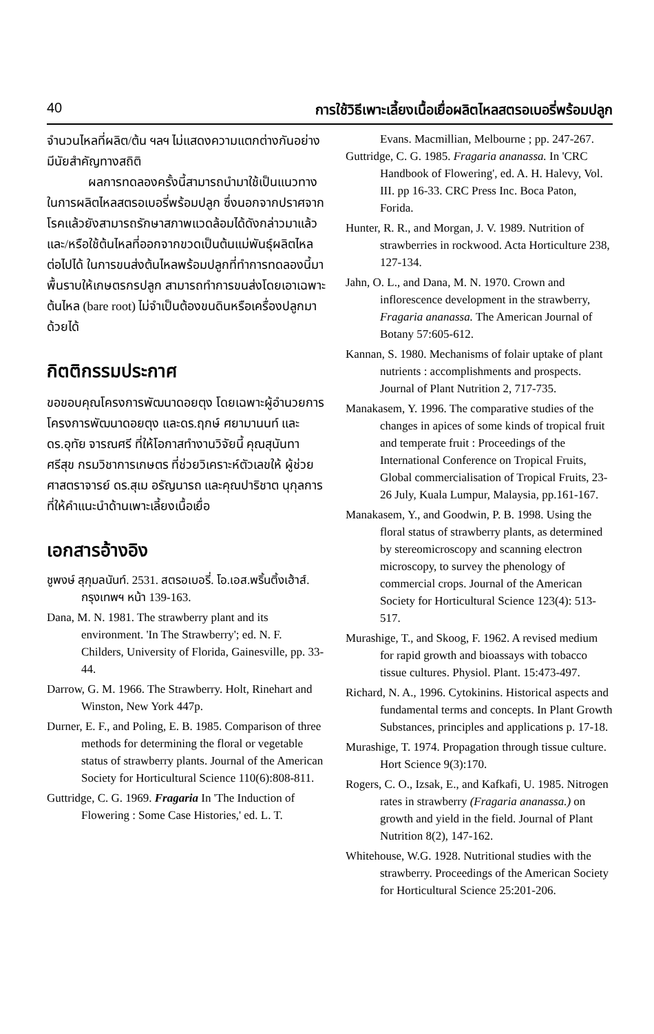40 การใช้วิธีเพาะเลี้ยงเนื้อเยื่อผลิตไหลสตรอเบอรี่พร้อมปลูก
จำนวนไหลที่ผลิต/ต้น ฯลฯ ไม่แสดงความแตกต่างกันอย่างมีนัยสำคัญทางสถิติ
ผลการทดลองครั้งนี้สามารถนำมาใช้เป็นแนวทางในการผลิตไหลสตรอเบอรี่พร้อมปลูก ซึ่งนอกจากปราศจากโรคแล้วยังสามารถรักษาสภาพแวดล้อมได้ดังกล่าวมาแล้ว และ/หรือใช้ต้นไหลที่ออกจากขวดเป็นต้นแม่พันธุ์ผลิตไหลต่อไปได้ ในการขนส่งต้นไหลพร้อมปลูกที่ทำการทดลองนี้มาพื้นราบให้เกษตรกรปลูก สามารถทำการขนส่งโดยเอาเฉพาะต้นไหล (bare root) ไม่จำเป็นต้องขนดินหรือเครื่องปลูกมาด้วยได้
กิตติกรรมประกาศ
ขอขอบคุณโครงการพัฒนาดอยตุง โดยเฉพาะผู้อำนวยการโครงการพัฒนาดอยตุง และดร.ฤกษ์ ศยามานนท์ และดร.อุทัย จารณศรี ที่ให้โอกาสทำงานวิจัยนี้ คุณสุนันทา ศรีสุข กรมวิชาการเกษตร ที่ช่วยวิเคราะห์ตัวเลขให้ ผู้ช่วยศาสตราจารย์ ดร.สุเม อรัญนารถ และคุณปาริชาต นุกุลการ ที่ให้คำแนะนำด้านเพาะเลี้ยงเนื้อเยื่อ
เอกสารอ้างอิง
ชูพงษ์ สุกุมลนันท์. 2531. สตรอเบอรี่. โอ.เอส.พริ้นติ้งเฮ้าส์. กรุงเทพฯ หน้า 139-163.
Dana, M. N. 1981. The strawberry plant and its environment. 'In The Strawberry'; ed. N. F. Childers, University of Florida, Gainesville, pp. 33-44.
Darrow, G. M. 1966. The Strawberry. Holt, Rinehart and Winston, New York 447p.
Durner, E. F., and Poling, E. B. 1985. Comparison of three methods for determining the floral or vegetable status of strawberry plants. Journal of the American Society for Horticultural Science 110(6):808-811.
Guttridge, C. G. 1969. Fragaria In 'The Induction of Flowering : Some Case Histories,' ed. L. T.
Evans. Macmillian, Melbourne ; pp. 247-267.
Guttridge, C. G. 1985. Fragaria ananassa. In 'CRC Handbook of Flowering', ed. A. H. Halevy, Vol. III. pp 16-33. CRC Press Inc. Boca Paton, Forida.
Hunter, R. R., and Morgan, J. V. 1989. Nutrition of strawberries in rockwood. Acta Horticulture 238, 127-134.
Jahn, O. L., and Dana, M. N. 1970. Crown and inflorescence development in the strawberry, Fragaria ananassa. The American Journal of Botany 57:605-612.
Kannan, S. 1980. Mechanisms of folair uptake of plant nutrients : accomplishments and prospects. Journal of Plant Nutrition 2, 717-735.
Manakasem, Y. 1996. The comparative studies of the changes in apices of some kinds of tropical fruit and temperate fruit : Proceedings of the International Conference on Tropical Fruits, Global commercialisation of Tropical Fruits, 23-26 July, Kuala Lumpur, Malaysia, pp.161-167.
Manakasem, Y., and Goodwin, P. B. 1998. Using the floral status of strawberry plants, as determined by stereomicroscopy and scanning electron microscopy, to survey the phenology of commercial crops. Journal of the American Society for Horticultural Science 123(4): 513-517.
Murashige, T., and Skoog, F. 1962. A revised medium for rapid growth and bioassays with tobacco tissue cultures. Physiol. Plant. 15:473-497.
Richard, N. A., 1996. Cytokinins. Historical aspects and fundamental terms and concepts. In Plant Growth Substances, principles and applications p. 17-18.
Murashige, T. 1974. Propagation through tissue culture. Hort Science 9(3):170.
Rogers, C. O., Izsak, E., and Kafkafi, U. 1985. Nitrogen rates in strawberry (Fragaria ananassa.) on growth and yield in the field. Journal of Plant Nutrition 8(2), 147-162.
Whitehouse, W.G. 1928. Nutritional studies with the strawberry. Proceedings of the American Society for Horticultural Science 25:201-206.